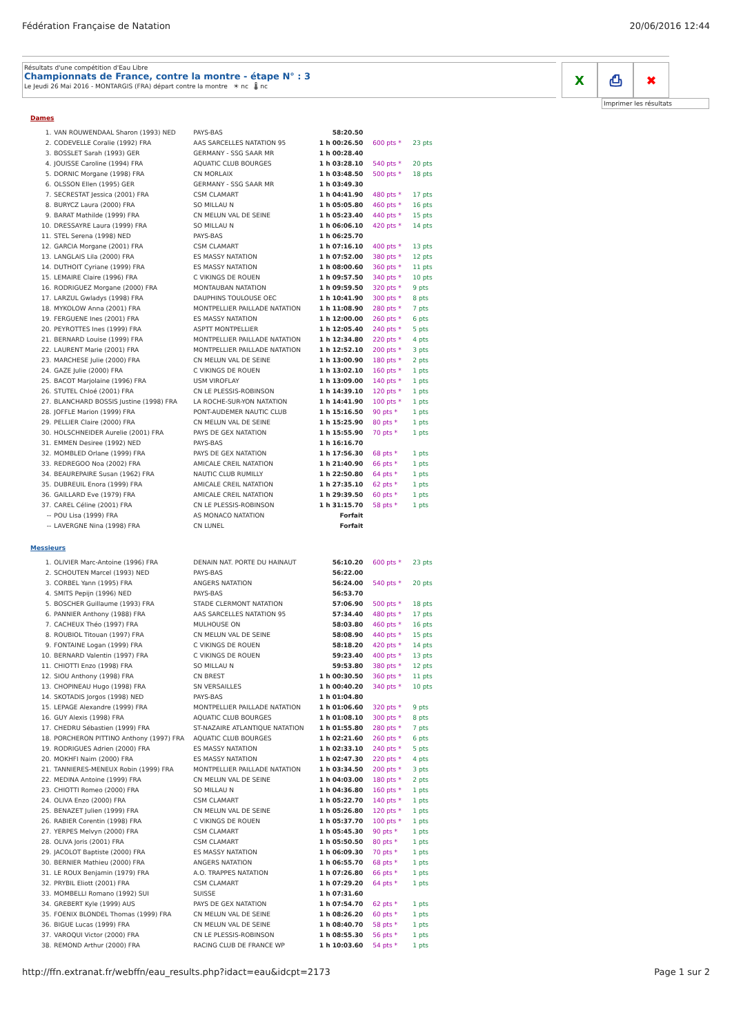Fédération Française de Natation 20/06/2016 12:44
Résultats d'une compétition d'Eau Libre
Championnats de France, contre la montre - étape N° : 3
Le Jeudi 26 Mai 2016 - MONTARGIS (FRA) départ contre la montre ☀ nc 🌡 nc
X ⎙ ✖
Imprimer les résultats
Dames
| 1. | VAN ROUWENDAAL Sharon (1993) NED | PAYS-BAS | 58:20.50 | | |
| 2. | CODEVELLE Coralie (1992) FRA | AAS SARCELLES NATATION 95 | 1 h 00:26.50 | 600 pts * | 23 pts |
| 3. | BOSSLET Sarah (1993) GER | GERMANY - SSG SAAR MR | 1 h 00:28.40 | | |
| 4. | JOUISSE Caroline (1994) FRA | AQUATIC CLUB BOURGES | 1 h 03:28.10 | 540 pts * | 20 pts |
| 5. | DORNIC Morgane (1998) FRA | CN MORLAIX | 1 h 03:48.50 | 500 pts * | 18 pts |
| 6. | OLSSON Ellen (1995) GER | GERMANY - SSG SAAR MR | 1 h 03:49.30 | | |
| 7. | SECRESTAT Jessica (2001) FRA | CSM CLAMART | 1 h 04:41.90 | 480 pts * | 17 pts |
| 8. | BURYCZ Laura (2000) FRA | SO MILLAU N | 1 h 05:05.80 | 460 pts * | 16 pts |
| 9. | BARAT Mathilde (1999) FRA | CN MELUN VAL DE SEINE | 1 h 05:23.40 | 440 pts * | 15 pts |
| 10. | DRESSAYRE Laura (1999) FRA | SO MILLAU N | 1 h 06:06.10 | 420 pts * | 14 pts |
| 11. | STEL Serena (1998) NED | PAYS-BAS | 1 h 06:25.70 | | |
| 12. | GARCIA Morgane (2001) FRA | CSM CLAMART | 1 h 07:16.10 | 400 pts * | 13 pts |
| 13. | LANGLAIS Lila (2000) FRA | ES MASSY NATATION | 1 h 07:52.00 | 380 pts * | 12 pts |
| 14. | DUTHOIT Cyriane (1999) FRA | ES MASSY NATATION | 1 h 08:00.60 | 360 pts * | 11 pts |
| 15. | LEMAIRE Claire (1996) FRA | C VIKINGS DE ROUEN | 1 h 09:57.50 | 340 pts * | 10 pts |
| 16. | RODRIGUEZ Morgane (2000) FRA | MONTAUBAN NATATION | 1 h 09:59.50 | 320 pts * | 9 pts |
| 17. | LARZUL Gwladys (1998) FRA | DAUPHINS TOULOUSE OEC | 1 h 10:41.90 | 300 pts * | 8 pts |
| 18. | MYKOLOW Anna (2001) FRA | MONTPELLIER PAILLADE NATATION | 1 h 11:08.90 | 280 pts * | 7 pts |
| 19. | FERGUENE Ines (2001) FRA | ES MASSY NATATION | 1 h 12:00.00 | 260 pts * | 6 pts |
| 20. | PEYROTTES Ines (1999) FRA | ASPTT MONTPELLIER | 1 h 12:05.40 | 240 pts * | 5 pts |
| 21. | BERNARD Louise (1999) FRA | MONTPELLIER PAILLADE NATATION | 1 h 12:34.80 | 220 pts * | 4 pts |
| 22. | LAURENT Marie (2001) FRA | MONTPELLIER PAILLADE NATATION | 1 h 12:52.10 | 200 pts * | 3 pts |
| 23. | MARCHESE Julie (2000) FRA | CN MELUN VAL DE SEINE | 1 h 13:00.90 | 180 pts * | 2 pts |
| 24. | GAZE Julie (2000) FRA | C VIKINGS DE ROUEN | 1 h 13:02.10 | 160 pts * | 1 pts |
| 25. | BACOT Marjolaine (1996) FRA | USM VIROFLAY | 1 h 13:09.00 | 140 pts * | 1 pts |
| 26. | STUTEL Chloé (2001) FRA | CN LE PLESSIS-ROBINSON | 1 h 14:39.10 | 120 pts * | 1 pts |
| 27. | BLANCHARD BOSSIS Justine (1998) FRA | LA ROCHE-SUR-YON NATATION | 1 h 14:41.90 | 100 pts * | 1 pts |
| 28. | JOFFLE Marion (1999) FRA | PONT-AUDEMER NAUTIC CLUB | 1 h 15:16.50 | 90 pts * | 1 pts |
| 29. | PELLIER Claire (2000) FRA | CN MELUN VAL DE SEINE | 1 h 15:25.90 | 80 pts * | 1 pts |
| 30. | HOLSCHNEIDER Aurelie (2001) FRA | PAYS DE GEX NATATION | 1 h 15:55.90 | 70 pts * | 1 pts |
| 31. | EMMEN Desiree (1992) NED | PAYS-BAS | 1 h 16:16.70 | | |
| 32. | MOMBLED Orlane (1999) FRA | PAYS DE GEX NATATION | 1 h 17:56.30 | 68 pts * | 1 pts |
| 33. | REDREGOO Noa (2002) FRA | AMICALE CREIL NATATION | 1 h 21:40.90 | 66 pts * | 1 pts |
| 34. | BEAUREPAIRE Susan (1962) FRA | NAUTIC CLUB RUMILLY | 1 h 22:50.80 | 64 pts * | 1 pts |
| 35. | DUBREUIL Enora (1999) FRA | AMICALE CREIL NATATION | 1 h 27:35.10 | 62 pts * | 1 pts |
| 36. | GAILLARD Eve (1979) FRA | AMICALE CREIL NATATION | 1 h 29:39.50 | 60 pts * | 1 pts |
| 37. | CAREL Céline (2001) FRA | CN LE PLESSIS-ROBINSON | 1 h 31:15.70 | 58 pts * | 1 pts |
| -- | POU Lisa (1999) FRA | AS MONACO NATATION | Forfait | | |
| -- | LAVERGNE Nina (1998) FRA | CN LUNEL | Forfait | | |
Messieurs
| 1. | OLIVIER Marc-Antoine (1996) FRA | DENAIN NAT. PORTE DU HAINAUT | 56:10.20 | 600 pts * | 23 pts |
| 2. | SCHOUTEN Marcel (1993) NED | PAYS-BAS | 56:22.00 | | |
| 3. | CORBEL Yann (1995) FRA | ANGERS NATATION | 56:24.00 | 540 pts * | 20 pts |
| 4. | SMITS Pepijn (1996) NED | PAYS-BAS | 56:53.70 | | |
| 5. | BOSCHER Guillaume (1993) FRA | STADE CLERMONT NATATION | 57:06.90 | 500 pts * | 18 pts |
| 6. | PANNIER Anthony (1988) FRA | AAS SARCELLES NATATION 95 | 57:34.40 | 480 pts * | 17 pts |
| 7. | CACHEUX Théo (1997) FRA | MULHOUSE ON | 58:03.80 | 460 pts * | 16 pts |
| 8. | ROUBIOL Titouan (1997) FRA | CN MELUN VAL DE SEINE | 58:08.90 | 440 pts * | 15 pts |
| 9. | FONTAINE Logan (1999) FRA | C VIKINGS DE ROUEN | 58:18.20 | 420 pts * | 14 pts |
| 10. | BERNARD Valentin (1997) FRA | C VIKINGS DE ROUEN | 59:23.40 | 400 pts * | 13 pts |
| 11. | CHIOTTI Enzo (1998) FRA | SO MILLAU N | 59:53.80 | 380 pts * | 12 pts |
| 12. | SIOU Anthony (1998) FRA | CN BREST | 1 h 00:30.50 | 360 pts * | 11 pts |
| 13. | CHOPINEAU Hugo (1998) FRA | SN VERSAILLES | 1 h 00:40.20 | 340 pts * | 10 pts |
| 14. | SKOTADIS Jorgos (1998) NED | PAYS-BAS | 1 h 01:04.80 | | |
| 15. | LEPAGE Alexandre (1999) FRA | MONTPELLIER PAILLADE NATATION | 1 h 01:06.60 | 320 pts * | 9 pts |
| 16. | GUY Alexis (1998) FRA | AQUATIC CLUB BOURGES | 1 h 01:08.10 | 300 pts * | 8 pts |
| 17. | CHEDRU Sébastien (1999) FRA | ST-NAZAIRE ATLANTIQUE NATATION | 1 h 01:55.80 | 280 pts * | 7 pts |
| 18. | PORCHERON PITTINO Anthony (1997) FRA | AQUATIC CLUB BOURGES | 1 h 02:21.60 | 260 pts * | 6 pts |
| 19. | RODRIGUES Adrien (2000) FRA | ES MASSY NATATION | 1 h 02:33.10 | 240 pts * | 5 pts |
| 20. | MOKHFI Naim (2000) FRA | ES MASSY NATATION | 1 h 02:47.30 | 220 pts * | 4 pts |
| 21. | TANNIERES-MENEUX Robin (1999) FRA | MONTPELLIER PAILLADE NATATION | 1 h 03:34.50 | 200 pts * | 3 pts |
| 22. | MEDINA Antoine (1999) FRA | CN MELUN VAL DE SEINE | 1 h 04:03.00 | 180 pts * | 2 pts |
| 23. | CHIOTTI Romeo (2000) FRA | SO MILLAU N | 1 h 04:36.80 | 160 pts * | 1 pts |
| 24. | OLIVA Enzo (2000) FRA | CSM CLAMART | 1 h 05:22.70 | 140 pts * | 1 pts |
| 25. | BENAZET Julien (1999) FRA | CN MELUN VAL DE SEINE | 1 h 05:26.80 | 120 pts * | 1 pts |
| 26. | RABIER Corentin (1998) FRA | C VIKINGS DE ROUEN | 1 h 05:37.70 | 100 pts * | 1 pts |
| 27. | YERPES Melvyn (2000) FRA | CSM CLAMART | 1 h 05:45.30 | 90 pts * | 1 pts |
| 28. | OLIVA Joris (2001) FRA | CSM CLAMART | 1 h 05:50.50 | 80 pts * | 1 pts |
| 29. | JACOLOT Baptiste (2000) FRA | ES MASSY NATATION | 1 h 06:09.30 | 70 pts * | 1 pts |
| 30. | BERNIER Mathieu (2000) FRA | ANGERS NATATION | 1 h 06:55.70 | 68 pts * | 1 pts |
| 31. | LE ROUX Benjamin (1979) FRA | A.O. TRAPPES NATATION | 1 h 07:26.80 | 66 pts * | 1 pts |
| 32. | PRYBIL Eliott (2001) FRA | CSM CLAMART | 1 h 07:29.20 | 64 pts * | 1 pts |
| 33. | MOMBELLI Romano (1992) SUI | SUISSE | 1 h 07:31.60 | | |
| 34. | GREBERT Kyle (1999) AUS | PAYS DE GEX NATATION | 1 h 07:54.70 | 62 pts * | 1 pts |
| 35. | FOENIX BLONDEL Thomas (1999) FRA | CN MELUN VAL DE SEINE | 1 h 08:26.20 | 60 pts * | 1 pts |
| 36. | BIGUE Lucas (1999) FRA | CN MELUN VAL DE SEINE | 1 h 08:40.70 | 58 pts * | 1 pts |
| 37. | VAROQUI Victor (2000) FRA | CN LE PLESSIS-ROBINSON | 1 h 08:55.30 | 56 pts * | 1 pts |
| 38. | REMOND Arthur (2000) FRA | RACING CLUB DE FRANCE WP | 1 h 10:03.60 | 54 pts * | 1 pts |
http://ffn.extranat.fr/webffn/eau_results.php?idact=eau&idcpt=2173 Page 1 sur 2